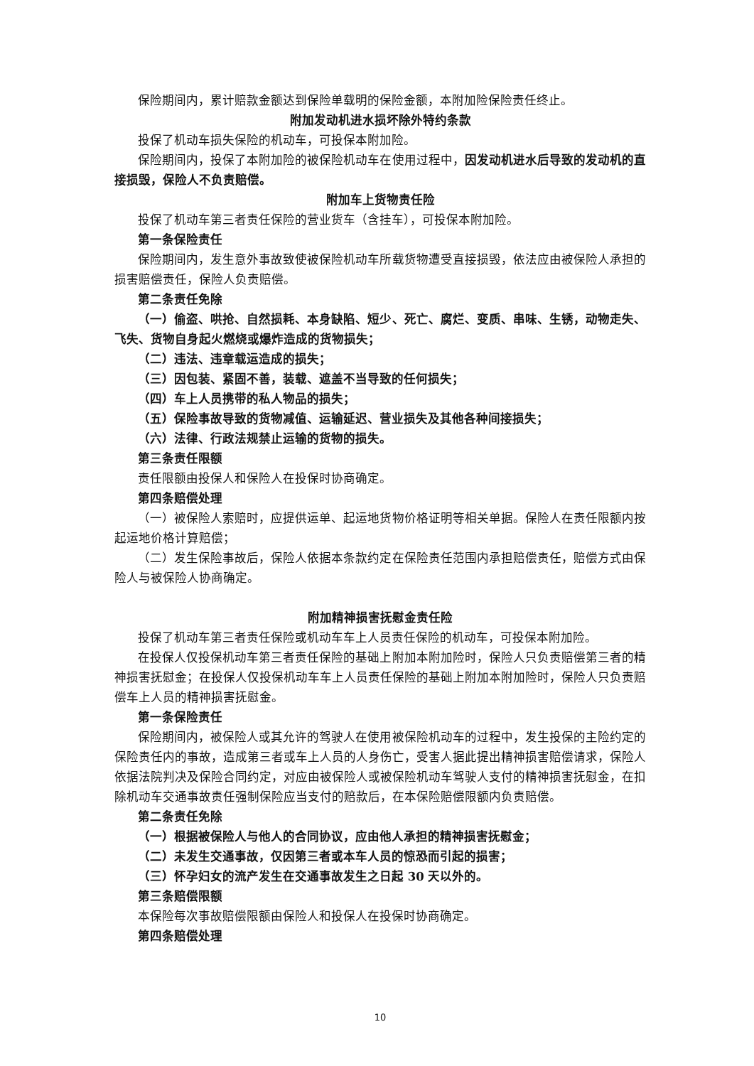保险期间内，累计赔款金额达到保险单载明的保险金额，本附加险保险责任终止。
附加发动机进水损坏除外特约条款
投保了机动车损失保险的机动车，可投保本附加险。
保险期间内，投保了本附加险的被保险机动车在使用过程中，因发动机进水后导致的发动机的直接损毁，保险人不负责赔偿。
附加车上货物责任险
投保了机动车第三者责任保险的营业货车（含挂车），可投保本附加险。
第一条保险责任
保险期间内，发生意外事故致使被保险机动车所载货物遭受直接损毁，依法应由被保险人承担的损害赔偿责任，保险人负责赔偿。
第二条责任免除
（一）偷盗、哄抢、自然损耗、本身缺陷、短少、死亡、腐烂、变质、串味、生锈，动物走失、飞失、货物自身起火燃烧或爆炸造成的货物损失；
（二）违法、违章载运造成的损失；
（三）因包装、紧固不善，装载、遮盖不当导致的任何损失；
（四）车上人员携带的私人物品的损失；
（五）保险事故导致的货物减值、运输延迟、营业损失及其他各种间接损失；
（六）法律、行政法规禁止运输的货物的损失。
第三条责任限额
责任限额由投保人和保险人在投保时协商确定。
第四条赔偿处理
（一）被保险人索赔时，应提供运单、起运地货物价格证明等相关单据。保险人在责任限额内按起运地价格计算赔偿；
（二）发生保险事故后，保险人依据本条款约定在保险责任范围内承担赔偿责任，赔偿方式由保险人与被保险人协商确定。
附加精神损害抚慰金责任险
投保了机动车第三者责任保险或机动车车上人员责任保险的机动车，可投保本附加险。
在投保人仅投保机动车第三者责任保险的基础上附加本附加险时，保险人只负责赔偿第三者的精神损害抚慰金；在投保人仅投保机动车车上人员责任保险的基础上附加本附加险时，保险人只负责赔偿车上人员的精神损害抚慰金。
第一条保险责任
保险期间内，被保险人或其允许的驾驶人在使用被保险机动车的过程中，发生投保的主险约定的保险责任内的事故，造成第三者或车上人员的人身伤亡，受害人据此提出精神损害赔偿请求，保险人依据法院判决及保险合同约定，对应由被保险人或被保险机动车驾驶人支付的精神损害抚慰金，在扣除机动车交通事故责任强制保险应当支付的赔款后，在本保险赔偿限额内负责赔偿。
第二条责任免除
（一）根据被保险人与他人的合同协议，应由他人承担的精神损害抚慰金；
（二）未发生交通事故，仅因第三者或本车人员的惊恐而引起的损害；
（三）怀孕妇女的流产发生在交通事故发生之日起 30 天以外的。
第三条赔偿限额
本保险每次事故赔偿限额由保险人和投保人在投保时协商确定。
第四条赔偿处理
10